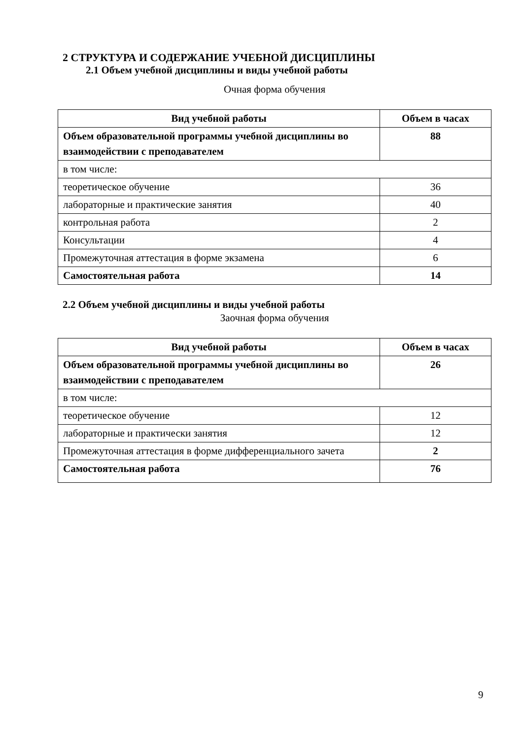2 СТРУКТУРА И СОДЕРЖАНИЕ УЧЕБНОЙ ДИСЦИПЛИНЫ
2.1 Объем учебной дисциплины и виды учебной работы
Очная форма обучения
| Вид учебной работы | Объем в часах |
| --- | --- |
| Объем образовательной программы учебной дисциплины во взаимодействии с преподавателем | 88 |
| в том числе: | |
| теоретическое обучение | 36 |
| лабораторные и практические занятия | 40 |
| контрольная работа | 2 |
| Консультации | 4 |
| Промежуточная аттестация в форме экзамена | 6 |
| Самостоятельная работа | 14 |
2.2 Объем учебной дисциплины и виды учебной работы
Заочная форма обучения
| Вид учебной работы | Объем в часах |
| --- | --- |
| Объем образовательной программы учебной дисциплины во взаимодействии с преподавателем | 26 |
| в том числе: | |
| теоретическое обучение | 12 |
| лабораторные и практически занятия | 12 |
| Промежуточная аттестация в форме дифференциального зачета | 2 |
| Самостоятельная работа | 76 |
9